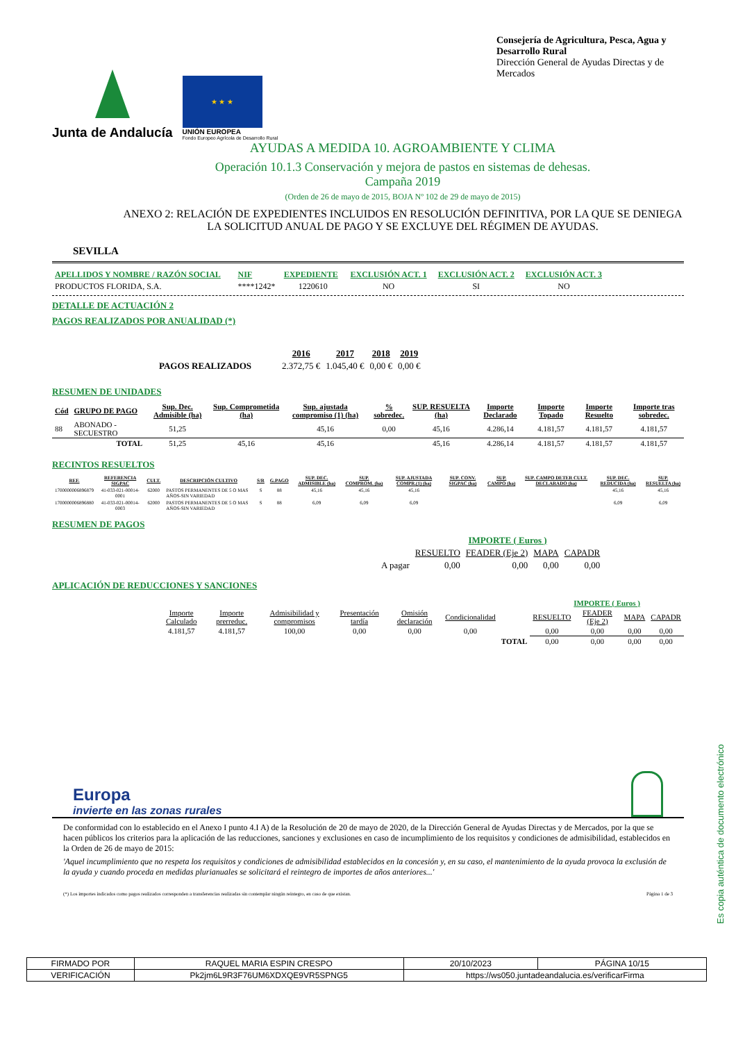Junta de Andalucía
★ ★ ★
UNIÓN EUROPEA
Fondo Europeo Agrícola de Desarrollo Rural
Consejería de Agricultura, Pesca, Agua y Desarrollo Rural
Dirección General de Ayudas Directas y de Mercados
AYUDAS A MEDIDA 10. AGROAMBIENTE Y CLIMA
Operación 10.1.3 Conservación y mejora de pastos en sistemas de dehesas.
Campaña 2019
(Orden de 26 de mayo de 2015, BOJA Nº 102 de 29 de mayo de 2015)
ANEXO 2: RELACIÓN DE EXPEDIENTES INCLUIDOS EN RESOLUCIÓN DEFINITIVA, POR LA QUE SE DENIEGA LA SOLICITUD ANUAL DE PAGO Y SE EXCLUYE DEL RÉGIMEN DE AYUDAS.
SEVILLA
| APELLIDOS Y NOMBRE / RAZÓN SOCIAL | NIF | EXPEDIENTE | EXCLUSIÓN ACT. 1 | EXCLUSIÓN ACT. 2 | EXCLUSIÓN ACT. 3 |
| PRODUCTOS FLORIDA, S.A. | ****1242* | 1220610 | NO | SI | NO |
DETALLE DE ACTUACIÓN 2
PAGOS REALIZADOS POR ANUALIDAD (*)
| | 2016 | 2017 | 2018 | 2019 |
| PAGOS REALIZADOS | 2.372,75 € | 1.045,40 € | 0,00 € | 0,00 € |
RESUMEN DE UNIDADES
| Cód | GRUPO DE PAGO | Sup. Dec. Admisible (ha) | Sup. Comprometida (ha) | Sup. ajustada compromiso (1) (ha) | % sobredec. | SUP. RESUELTA (ha) | Importe Declarado | Importe Topado | Importe Resuelto | Importe tras sobredec. |
| --- | --- | --- | --- | --- | --- | --- | --- | --- | --- | --- |
| 88 | ABONADO - SECUESTRO | 51,25 | | 45,16 | 0,00 | 45,16 | 4.286,14 | 4.181,57 | 4.181,57 | 4.181,57 |
| | TOTAL | 51,25 | 45,16 | 45,16 | | 45,16 | 4.286,14 | 4.181,57 | 4.181,57 | 4.181,57 |
RECINTOS RESUELTOS
| REF. | REFERENCIA SIGPAC | CULT. | DESCRIPCIÓN CULTIVO | S/R | G.PAGO | SUP. DEC. ADMISIBLE (ha) | SUP. COMPROM. (ha) | SUP. AJUSTADA COMPR.(1) (ha) | SUP. CONV. SIGPAC (ha) | SUP. CAMPO (ha) | SUP. CAMPO DETER CULT. DECLARADO (ha) | SUP. DEC. REDUCIDA (ha) | SUP. RESUELTA (ha) |
| --- | --- | --- | --- | --- | --- | --- | --- | --- | --- | --- | --- | --- | --- |
| 1700000006896879 | 41-033-021-00014-0001 | 62000 | PASTOS PERMANENTES DE 5 O MAS AÑOS-SIN VARIEDAD | S | 88 | 45,16 | 45,16 | 45,16 | | | | 45,16 | 45,16 |
| 1700000006896880 | 41-033-021-00014-0003 | 62000 | PASTOS PERMANENTES DE 5 O MAS AÑOS-SIN VARIEDAD | S | 88 | 6,09 | 6,09 | 6,09 | | | | 6,09 | 6,09 |
RESUMEN DE PAGOS
| | IMPORTE ( Euros ) | | | |
| | RESUELTO | FEADER (Eje 2) | MAPA | CAPADR |
| A pagar | 0,00 | 0,00 | 0,00 | 0,00 |
APLICACIÓN DE REDUCCIONES Y SANCIONES
| | | | | | | | IMPORTE ( Euros ) | | | |
| Importe Calculado | Importe prerreduc. | Admisibilidad y compromisos | Presentación tardía | Omisión declaración | Condicionalidad | | RESUELTO | FEADER (Eje 2) | MAPA | CAPADR |
| 4.181,57 | 4.181,57 | 100,00 | 0,00 | 0,00 | 0,00 | | 0,00 | 0,00 | 0,00 | 0,00 |
| | | | | | | TOTAL | 0,00 | 0,00 | 0,00 | 0,00 |
Europa
invierte en las zonas rurales
De conformidad con lo establecido en el Anexo I punto 4.I A) de la Resolución de 20 de mayo de 2020, de la Dirección General de Ayudas Directas y de Mercados, por la que se hacen públicos los criterios para la aplicación de las reducciones, sanciones y exclusiones en caso de incumplimiento de los requisitos y condiciones de admisibilidad, establecidos en la Orden de 26 de mayo de 2015:
'Aquel incumplimiento que no respeta los requisitos y condiciones de admisibilidad establecidos en la concesión y, en su caso, el mantenimiento de la ayuda provoca la exclusión de la ayuda y cuando proceda en medidas plurianuales se solicitará el reintegro de importes de años anteriores...'
(*) Los importes indicados como pagos realizados corresponden a transferencias realizadas sin contemplar ningún reintegro, en caso de que existan. Página 1 de 3
Es copia auténtica de documento electrónico
| FIRMADO POR | RAQUEL MARIA ESPIN CRESPO | | 20/10/2023 | PÁGINA 10/15 |
| VERIFICACIÓN | Pk2jm6L9R3F76UM6XDXQE9VR5SPNG5 | https://ws050.juntadeandalucia.es/verificarFirma | | |